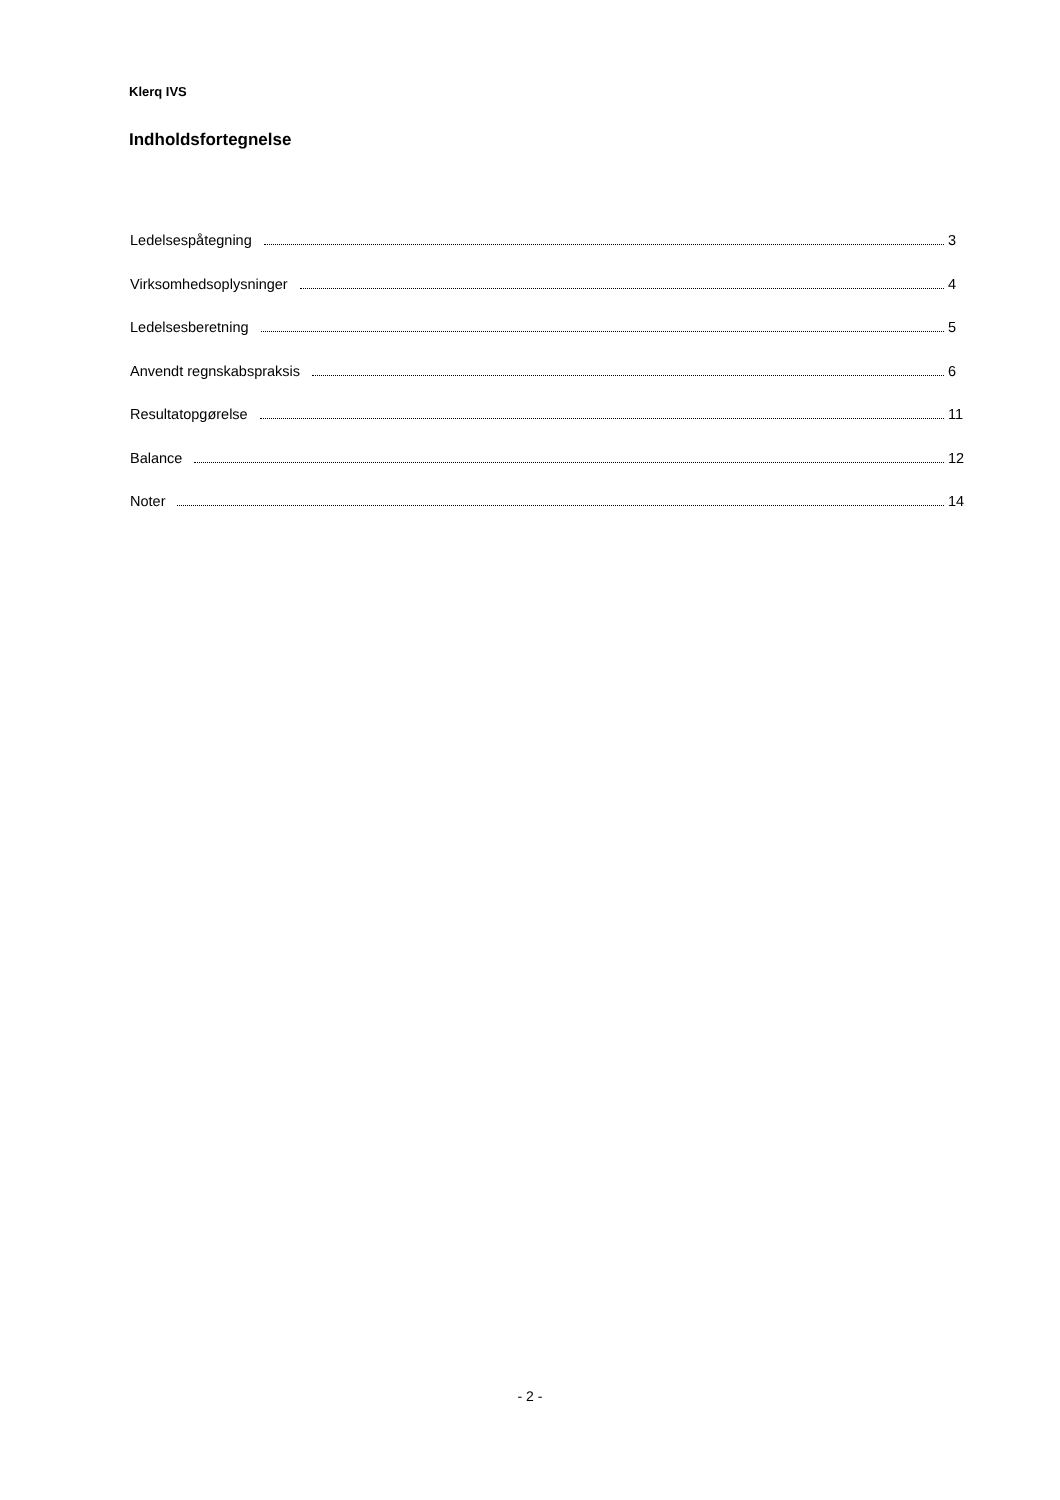Klerq IVS
Indholdsfortegnelse
Ledelsespåtegning 3
Virksomhedsoplysninger 4
Ledelsesberetning 5
Anvendt regnskabspraksis 6
Resultatopgørelse 11
Balance 12
Noter 14
- 2 -